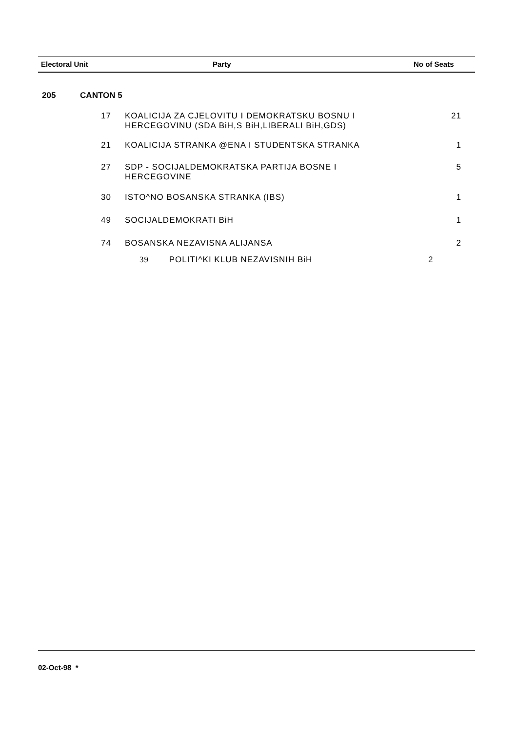| Electoral Unit | Party | No of Seats |
| --- | --- | --- |
205 CANTON 5
| 17 | KOALICIJA ZA CJELOVITU I DEMOKRATSKU BOSNU I HERCEGOVINU (SDA BiH,S BiH,LIBERALI BiH,GDS) | 21 |
| 21 | KOALICIJA STRANKA @ENA I STUDENTSKA STRANKA | 1 |
| 27 | SDP - SOCIJALDEMOKRATSKA PARTIJA BOSNE I HERCEGOVINE | 5 |
| 30 | ISTO^NO BOSANSKA STRANKA (IBS) | 1 |
| 49 | SOCIJALDEMOKRATI BiH | 1 |
| 74 | BOSANSKA NEZAVISNA ALIJANSA | 2 |
| | 39 POLITI^KI KLUB NEZAVISNIH BiH | 2 |
02-Oct-98 *